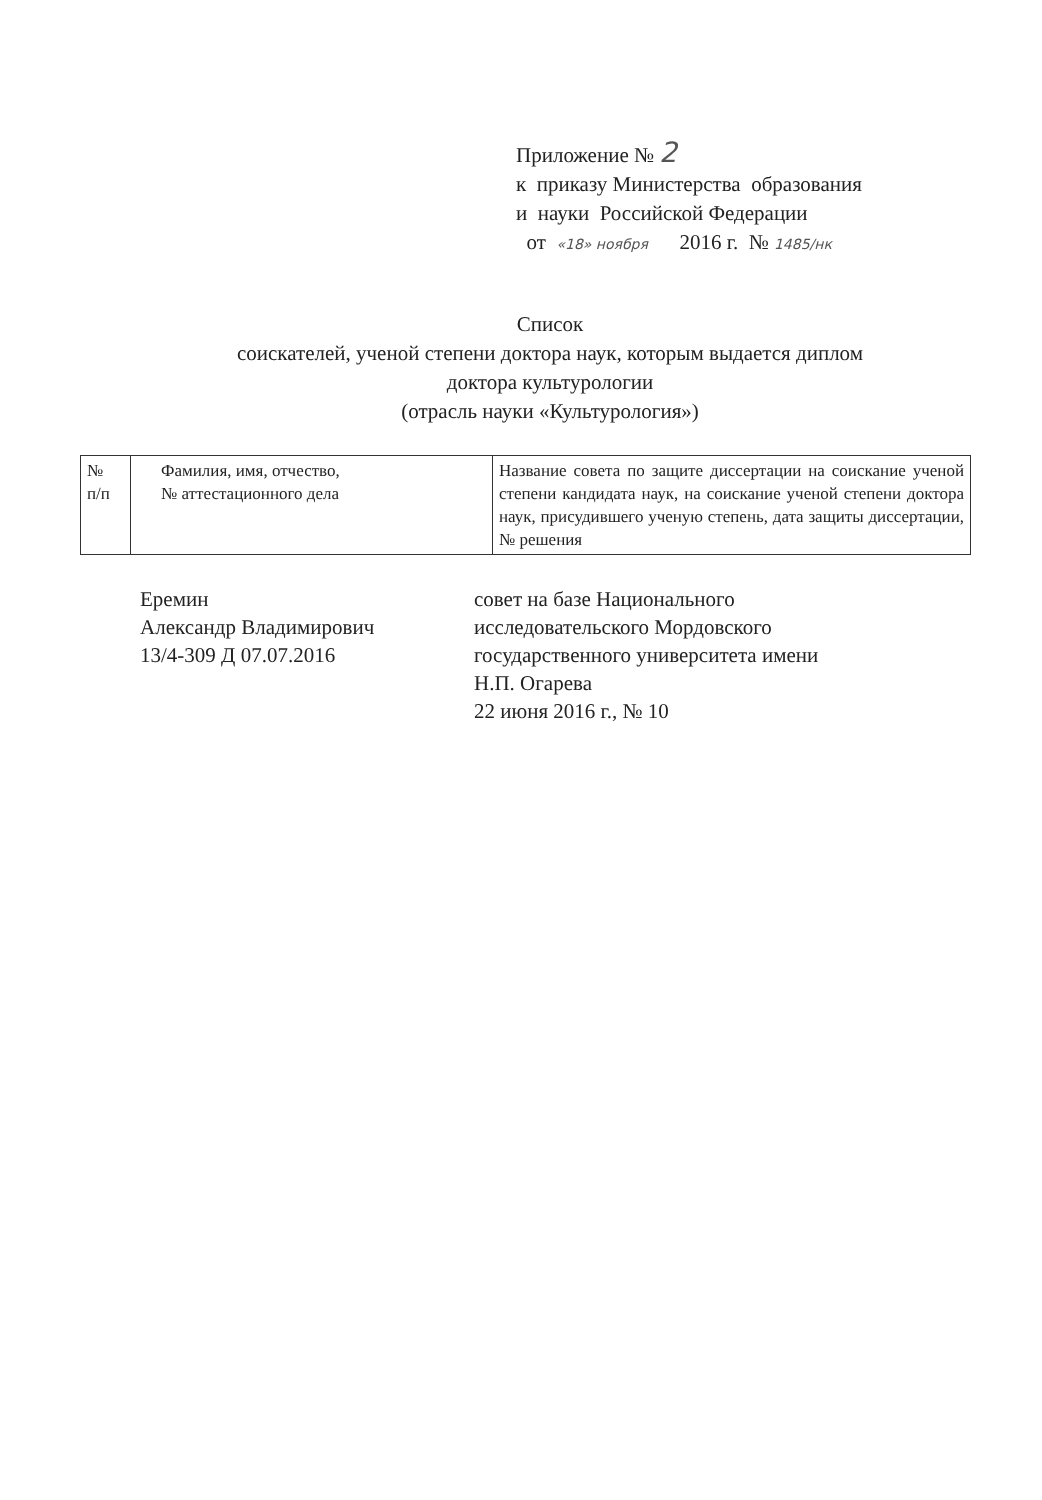Приложение № 2
к приказу Министерства образования
и науки Российской Федерации
от «18» ноября 2016 г. № 1485/нк
Список
соискателей, ученой степени доктора наук, которым выдается диплом
доктора культурологии
(отрасль науки «Культурология»)
| № п/п | Фамилия, имя, отчество, № аттестационного дела | Название совета по защите диссертации на соискание ученой степени кандидата наук, на соискание ученой степени доктора наук, присудившего ученую степень, дата защиты диссертации, № решения |
| --- | --- | --- |
Еремин
Александр Владимирович
13/4-309 Д 07.07.2016
совет на базе Национального
исследовательского Мордовского
государственного университета имени
Н.П. Огарева
22 июня 2016 г., № 10